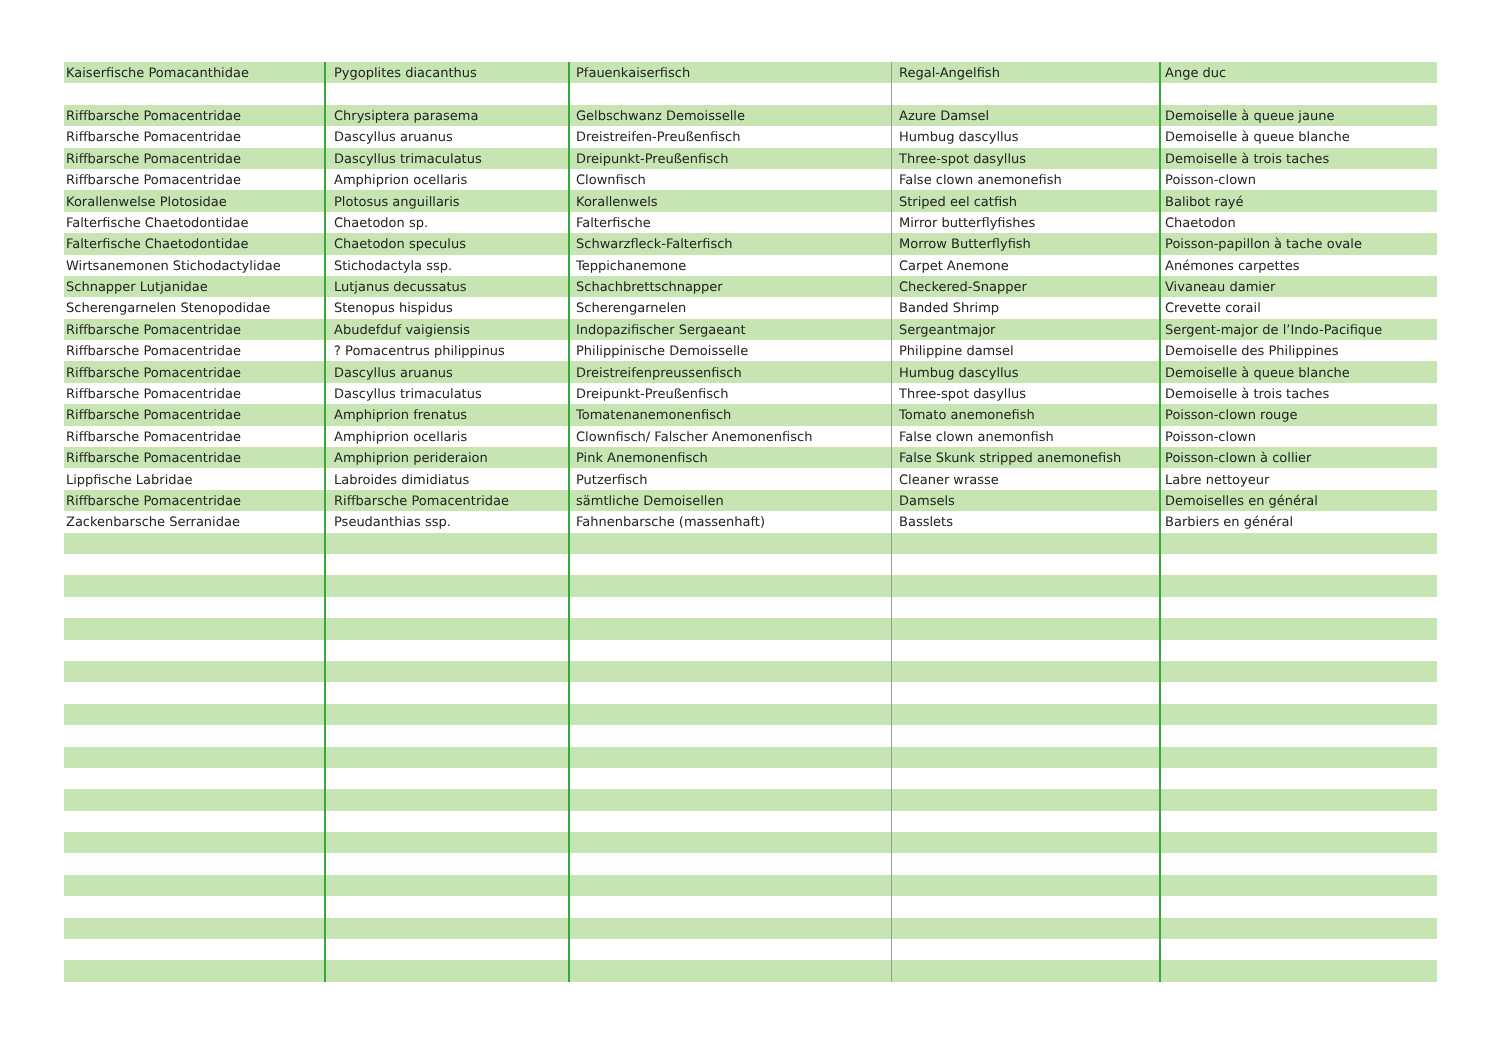| Kaiserfische Pomacanthidae | Pygoplites diacanthus | Pfauenkaiserfisch | Regal-Angelfish | Ange duc |
| Riffbarsche Pomacentridae | Chrysiptera parasema | Gelbschwanz Demoisselle | Azure Damsel | Demoiselle à queue jaune |
| Riffbarsche Pomacentridae | Dascyllus aruanus | Dreistreifen-Preußenfisch | Humbug dascyllus | Demoiselle à queue blanche |
| Riffbarsche Pomacentridae | Dascyllus trimaculatus | Dreipunkt-Preußenfisch | Three-spot dasyllus | Demoiselle à trois taches |
| Riffbarsche Pomacentridae | Amphiprion ocellaris | Clownfisch | False clown anemonefish | Poisson-clown |
| Korallenwelse Plotosidae | Plotosus anguillaris | Korallenwels | Striped eel catfish | Balibot rayé |
| Falterfische Chaetodontidae | Chaetodon sp. | Falterfische | Mirror butterflyfishes | Chaetodon |
| Falterfische Chaetodontidae | Chaetodon speculus | Schwarzfleck-Falterfisch | Morrow Butterflyfish | Poisson-papillon à tache ovale |
| Wirtsanemonen Stichodactylidae | Stichodactyla ssp. | Teppichanemone | Carpet Anemone | Anémones carpettes |
| Schnapper Lutjanidae | Lutjanus decussatus | Schachbrettschnapper | Checkered-Snapper | Vivaneau damier |
| Scherengarnelen Stenopodidae | Stenopus hispidus | Scherengarnelen | Banded Shrimp | Crevette corail |
| Riffbarsche Pomacentridae | Abudefduf vaigiensis | Indopazifischer Sergaeant | Sergeantmajor | Sergent-major de l’Indo-Pacifique |
| Riffbarsche Pomacentridae | ? Pomacentrus philippinus | Philippinische Demoisselle | Philippine damsel | Demoiselle des Philippines |
| Riffbarsche Pomacentridae | Dascyllus aruanus | Dreistreifenpreussenfisch | Humbug dascyllus | Demoiselle à queue blanche |
| Riffbarsche Pomacentridae | Dascyllus trimaculatus | Dreipunkt-Preußenfisch | Three-spot dasyllus | Demoiselle à trois taches |
| Riffbarsche Pomacentridae | Amphiprion frenatus | Tomatenanemonenfisch | Tomato anemonefish | Poisson-clown rouge |
| Riffbarsche Pomacentridae | Amphiprion ocellaris | Clownfisch/ Falscher Anemonenfisch | False clown anemonfish | Poisson-clown |
| Riffbarsche Pomacentridae | Amphiprion perideraion | Pink Anemonenfisch | False Skunk stripped anemonefish | Poisson-clown à collier |
| Lippfische Labridae | Labroides dimidiatus | Putzerfisch | Cleaner wrasse | Labre nettoyeur |
| Riffbarsche Pomacentridae | Riffbarsche Pomacentridae | sämtliche Demoisellen | Damsels | Demoiselles en général |
| Zackenbarsche Serranidae | Pseudanthias ssp. | Fahnenbarsche (massenhaft) | Basslets | Barbiers en général |